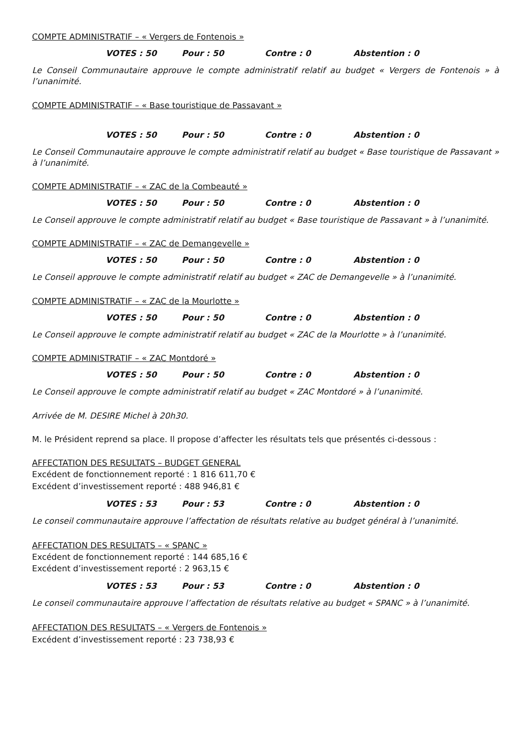COMPTE ADMINISTRATIF – « Vergers de Fontenois »
VOTES : 50 Pour : 50 Contre : 0 Abstention : 0
Le Conseil Communautaire approuve le compte administratif relatif au budget « Vergers de Fontenois » à l’unanimité.
COMPTE ADMINISTRATIF – « Base touristique de Passavant »
VOTES : 50 Pour : 50 Contre : 0 Abstention : 0
Le Conseil Communautaire approuve le compte administratif relatif au budget « Base touristique de Passavant » à l’unanimité.
COMPTE ADMINISTRATIF – « ZAC de la Combeauté »
VOTES : 50 Pour : 50 Contre : 0 Abstention : 0
Le Conseil approuve le compte administratif relatif au budget « Base touristique de Passavant » à l’unanimité.
COMPTE ADMINISTRATIF – « ZAC de Demangevelle »
VOTES : 50 Pour : 50 Contre : 0 Abstention : 0
Le Conseil approuve le compte administratif relatif au budget « ZAC de Demangevelle » à l’unanimité.
COMPTE ADMINISTRATIF – « ZAC de la Mourlotte »
VOTES : 50 Pour : 50 Contre : 0 Abstention : 0
Le Conseil approuve le compte administratif relatif au budget « ZAC de la Mourlotte » à l’unanimité.
COMPTE ADMINISTRATIF – « ZAC Montdoré »
VOTES : 50 Pour : 50 Contre : 0 Abstention : 0
Le Conseil approuve le compte administratif relatif au budget « ZAC Montdoré » à l’unanimité.
Arrivée de M. DESIRE Michel à 20h30.
M. le Président reprend sa place. Il propose d’affecter les résultats tels que présentés ci-dessous :
AFFECTATION DES RESULTATS – BUDGET GENERAL
Excédent de fonctionnement reporté : 1 816 611,70 €
Excédent d’investissement reporté : 488 946,81 €
VOTES : 53 Pour : 53 Contre : 0 Abstention : 0
Le conseil communautaire approuve l’affectation de résultats relative au budget général à l’unanimité.
AFFECTATION DES RESULTATS – « SPANC »
Excédent de fonctionnement reporté : 144 685,16 €
Excédent d’investissement reporté : 2 963,15 €
VOTES : 53 Pour : 53 Contre : 0 Abstention : 0
Le conseil communautaire approuve l’affectation de résultats relative au budget « SPANC » à l’unanimité.
AFFECTATION DES RESULTATS – « Vergers de Fontenois »
Excédent d’investissement reporté : 23 738,93 €